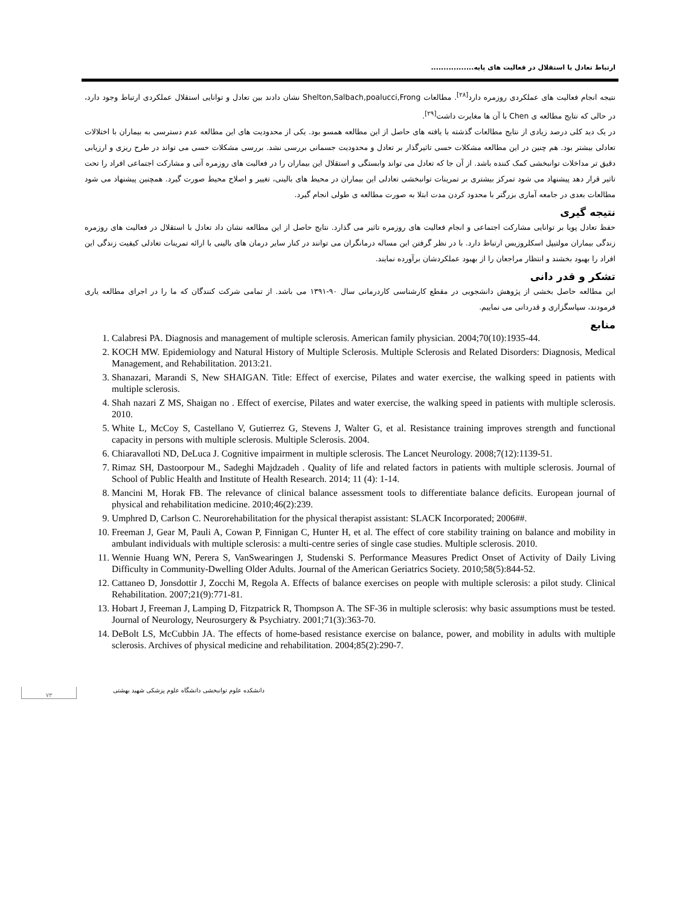ارتباط تعادل با استقلال در فعالیت های پایه.................
نتیجه انجام فعالیت های عملکردی روزمره دارد<sup>[۲۸]</sup>. مطالعات Shelton,Salbach,poalucci,Frong نشان دادند بین تعادل و توانایی استقلال عملکردی ارتباط وجود دارد، در حالی که نتایج مطالعه ی Chen با آن ها مغایرت داشت<sup>[۲۹]</sup>.
در یک دید کلی درصد زیادی از نتایج مطالعات گذشته با یافته های حاصل از این مطالعه همسو بود. یکی از محدودیت های این مطالعه عدم دسترسی به بیماران با اختلالات تعادلی بیشتر بود. هم چنین در این مطالعه مشکلات حسی تاثیرگذار بر تعادل و محدودیت جسمانی بررسی نشد. بررسی مشکلات حسی می تواند در طرح ریزی و ارزیابی دقیق تر مداخلات توانبخشی کمک کننده باشد. از آن جا که تعادل می تواند وابستگی و استقلال این بیماران را در فعالیت های روزمره آتی و مشارکت اجتماعی افراد را تحت تاثیر قرار دهد پیشنهاد می شود تمرکز بیشتری بر تمرینات توانبخشی تعادلی این بیماران در محیط های بالینی، تغییر و اصلاح محیط صورت گیرد. همچنین پیشنهاد می شود مطالعات بعدی در جامعه آماری بزرگتر با محدود کردن مدت ابتلا به صورت مطالعه ی طولی انجام گیرد.
نتیجه گیری
حفظ تعادل پویا بر توانایی مشارکت اجتماعی و انجام فعالیت های روزمره تاثیر می گذارد. نتایج حاصل از این مطالعه نشان داد تعادل با استقلال در فعالیت های روزمره زندگی بیماران مولتیپل اسکلروزیس ارتباط دارد. با در نظر گرفتن این مساله درمانگران می توانند در کنار سایر درمان های بالینی با ارائه تمرینات تعادلی کیفیت زندگی این افراد را بهبود بخشند و انتظار مراجعان را از بهبود عملکردشان برآورده نمایند.
تشکر و قدر دانی
این مطالعه حاصل بخشی از پژوهش دانشجویی در مقطع کارشناسی کاردرمانی سال ۹۰-۱۳۹۱ می باشد. از تمامی شرکت کنندگان که ما را در اجرای مطالعه یاری فرمودند، سپاسگزاری و قدردانی می نماییم.
منابع
1. Calabresi PA. Diagnosis and management of multiple sclerosis. American family physician. 2004;70(10):1935-44.
2. KOCH MW. Epidemiology and Natural History of Multiple Sclerosis. Multiple Sclerosis and Related Disorders: Diagnosis, Medical Management, and Rehabilitation. 2013:21.
3. Shanazari, Marandi S, New SHAIGAN. Title: Effect of exercise, Pilates and water exercise, the walking speed in patients with multiple sclerosis.
4. Shah nazari Z MS, Shaigan no . Effect of exercise, Pilates and water exercise, the walking speed in patients with multiple sclerosis. 2010.
5. White L, McCoy S, Castellano V, Gutierrez G, Stevens J, Walter G, et al. Resistance training improves strength and functional capacity in persons with multiple sclerosis. Multiple Sclerosis. 2004.
6. Chiaravalloti ND, DeLuca J. Cognitive impairment in multiple sclerosis. The Lancet Neurology. 2008;7(12):1139-51.
7. Rimaz SH, Dastoorpour M., Sadeghi Majdzadeh . Quality of life and related factors in patients with multiple sclerosis. Journal of School of Public Health and Institute of Health Research. 2014; 11 (4): 1-14.
8. Mancini M, Horak FB. The relevance of clinical balance assessment tools to differentiate balance deficits. European journal of physical and rehabilitation medicine. 2010;46(2):239.
9. Umphred D, Carlson C. Neurorehabilitation for the physical therapist assistant: SLACK Incorporated; 2006##.
10. Freeman J, Gear M, Pauli A, Cowan P, Finnigan C, Hunter H, et al. The effect of core stability training on balance and mobility in ambulant individuals with multiple sclerosis: a multi-centre series of single case studies. Multiple sclerosis. 2010.
11. Wennie Huang WN, Perera S, VanSwearingen J, Studenski S. Performance Measures Predict Onset of Activity of Daily Living Difficulty in Community-Dwelling Older Adults. Journal of the American Geriatrics Society. 2010;58(5):844-52.
12. Cattaneo D, Jonsdottir J, Zocchi M, Regola A. Effects of balance exercises on people with multiple sclerosis: a pilot study. Clinical Rehabilitation. 2007;21(9):771-81.
13. Hobart J, Freeman J, Lamping D, Fitzpatrick R, Thompson A. The SF-36 in multiple sclerosis: why basic assumptions must be tested. Journal of Neurology, Neurosurgery & Psychiatry. 2001;71(3):363-70.
14. DeBolt LS, McCubbin JA. The effects of home-based resistance exercise on balance, power, and mobility in adults with multiple sclerosis. Archives of physical medicine and rehabilitation. 2004;85(2):290-7.
۷۳
دانشکده علوم توانبخشی دانشگاه علوم پزشکی شهید بهشتی